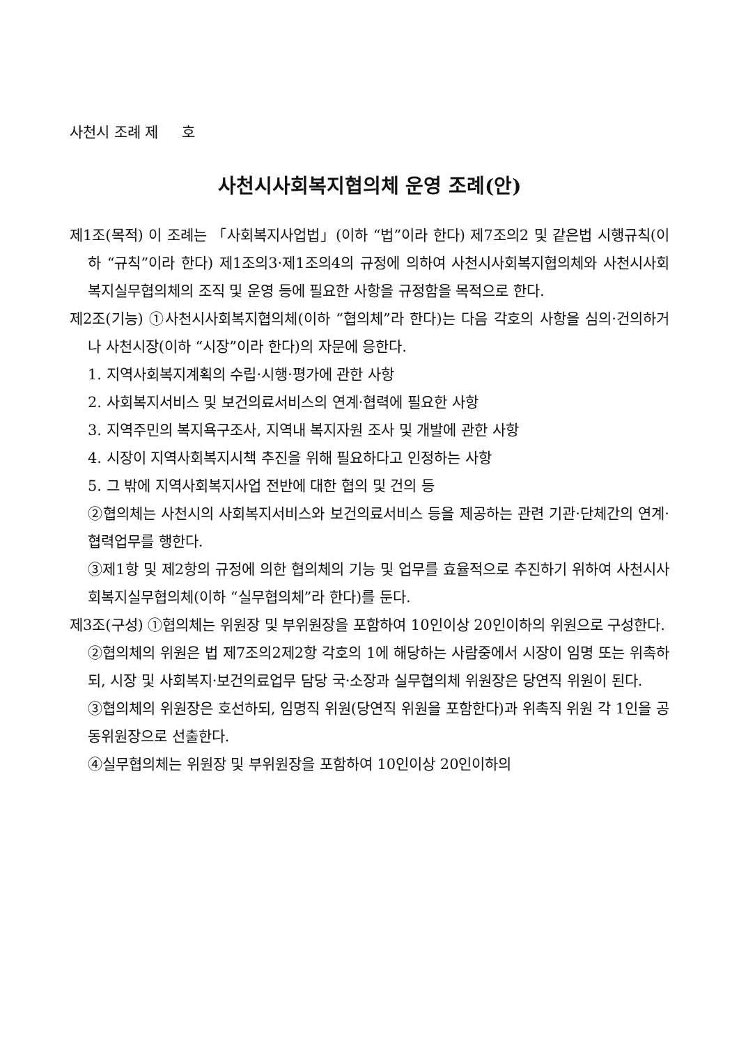사천시 조례 제 호
사천시사회복지협의체 운영 조례(안)
제1조(목적) 이 조례는 「사회복지사업법」(이하 “법”이라 한다) 제7조의2 및 같은법 시행규칙(이하 “규칙”이라 한다) 제1조의3·제1조의4의 규정에 의하여 사천시사회복지협의체와 사천시사회복지실무협의체의 조직 및 운영 등에 필요한 사항을 규정함을 목적으로 한다.
제2조(기능) ①사천시사회복지협의체(이하 “협의체”라 한다)는 다음 각호의 사항을 심의·건의하거나 사천시장(이하 “시장”이라 한다)의 자문에 응한다.
1. 지역사회복지계획의 수립·시행·평가에 관한 사항
2. 사회복지서비스 및 보건의료서비스의 연계·협력에 필요한 사항
3. 지역주민의 복지욕구조사, 지역내 복지자원 조사 및 개발에 관한 사항
4. 시장이 지역사회복지시책 추진을 위해 필요하다고 인정하는 사항
5. 그 밖에 지역사회복지사업 전반에 대한 협의 및 건의 등
②협의체는 사천시의 사회복지서비스와 보건의료서비스 등을 제공하는 관련 기관·단체간의 연계·협력업무를 행한다.
③제1항 및 제2항의 규정에 의한 협의체의 기능 및 업무를 효율적으로 추진하기 위하여 사천시사회복지실무협의체(이하 “실무협의체”라 한다)를 둔다.
제3조(구성) ①협의체는 위원장 및 부위원장을 포함하여 10인이상 20인이하의 위원으로 구성한다.
②협의체의 위원은 법 제7조의2제2항 각호의 1에 해당하는 사람중에서 시장이 임명 또는 위촉하되, 시장 및 사회복지·보건의료업무 담당 국·소장과 실무협의체 위원장은 당연직 위원이 된다.
③협의체의 위원장은 호선하되, 임명직 위원(당연직 위원을 포함한다)과 위촉직 위원 각 1인을 공동위원장으로 선출한다.
④실무협의체는 위원장 및 부위원장을 포함하여 10인이상 20인이하의